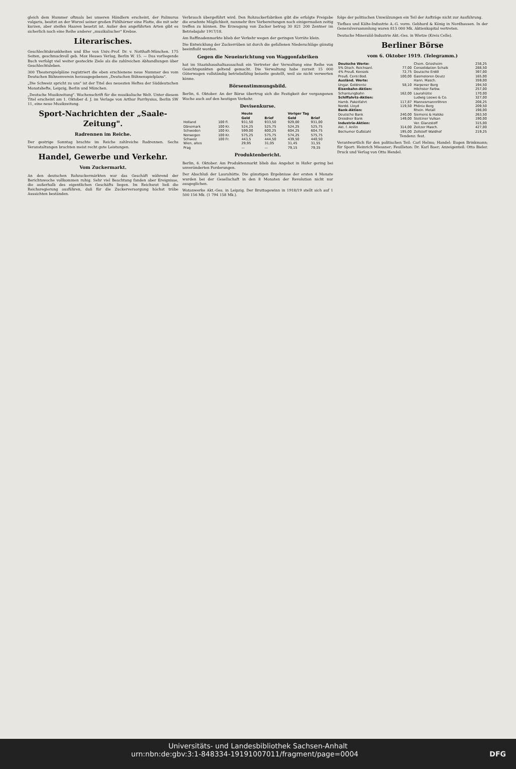gleich dem Hummer oftmals bei unseren Händlern erscheint, der Palinurus vulgaris, besitzt an der Wurzel seiner großen Fühlhörner eine Platte, die mit sehr kurzen, aber steifen Haaren besetzt ist. Außer den angeführten Arten gibt es sicherlich noch eine Reihe anderer „musikalischer" Krebse.
Literarisches.
Geschlechtskrankheiten und Ehe von Univ.-Prof. Dr. v. Notthaft-München. 175 Seiten, geschmackvoll geb. Max Hesses Verlag, Berlin W. 15. — Das vorliegende Buch verfolgt viel weiter gesteckte Ziele als die zahlreichen Abhandlungen über Geschlechtsleben.
300 Theaterspielpläne registriert die eben erschienene neue Nummer des vom Deutschen Bühnenverein herausgegebenen „Deutschen Bühnenspielplans".
„Die Schweiz spricht zu uns" ist der Titel des neuesten Heftes der Süddeutschen Monatshefte, Leipzig, Berlin und München.
„Deutsche Musikzeitung". Wochenschrift für die musikalische Welt. Unter diesem Titel erscheint am 1. Oktober d. J. im Verlage von Arthur Parrhysius, Berlin SW 11, eine neue Musikzeitung.
Sport-Nachrichten der „Saale-Zeitung".
Radrennen im Reiche.
Der gestrige Sonntag brachte im Reiche zahlreiche Radrennen. Sechs Veranstaltungen brachten meist recht gute Leistungen.
Handel, Gewerbe und Verkehr.
Vom Zuckermarkt.
An den deutschen Rohzuckermärkten war das Geschäft während der Berichtswoche vollkommen ruhig. Sehr viel Beachtung fanden aber Ereignisse, die außerhalb des eigentlichen Geschäfts liegen. Im Reichsrat ließ die Reichsregierung ausführen, daß für die Zuckerversorgung höchst trübe Aussichten beständen.
Verbrauch übergeführt wird. Den Rohzuckerfabriken gibt die erfolgte Freigabe die ersehnte Möglichkeit, nunmehr ihre Vorbereitungen noch einigermaßen zeitig treffen zu können. Die Erzeugung von Zucker betrug 30 821 200 Zentner im Betriebsjahr 1917/18.
Am Raffinadenmarkte blieb der Verkehr wegen der geringen Vorräte klein.
Die Entwicklung der Zuckerrüben ist durch die gefallenen Niederschläge günstig beeinflußt worden.
Gegen die Neueinrichtung von Waggonfabriken
hat im Staatshaushaltsausschuß ein Vertreter der Verwaltung eine Reihe von Gesichtspunkten geltend gemacht. Die Verwaltung habe zurzeit 15 000 Güterwagen vollständig betriebsfähig beiseite gestellt, weil sie nicht verwerten könne.
Börsenstimmungsbild.
Berlin, 6. Oktober. An der Börse übertrug sich die Festigkeit der vergangenen Woche auch auf den heutigen Verkehr.
Devisenkurse.
| | | Heute | | Voriger Tag | |
| --- | --- | --- | --- | --- | --- |
| | | Geld | Brief | Geld | Brief |
| Holland | 100 fl. | 931,50 | 933,50 | 929,00 | 931,00 |
| Dänemark | 100 Kr. | 524,25 | 525,75 | 524,25 | 525,75 |
| Schweden | 100 Kr. | 599,00 | 600,25 | 604,25 | 604,75 |
| Norwegen | 100 Kr. | 575,25 | 575,75 | 574,25 | 575,75 |
| Schweiz | 100 Fr. | 443,5 | 444,50 | 439,50 | 440,50 |
| Wien, altes | | 29,95 | 31,05 | 31,45 | 31,55 |
| Prag | | — | — | 79,15 | 79,35 |
Produktenbericht.
Berlin, 6. Oktober. Am Produktenmarkt blieb das Angebot in Hafer gering bei unveränderten Forderungen.
Der Abschluß der Laurahütte. Die günstigen Ergebnisse der ersten 4 Monate wurden bei der Gesellschaft in den 8 Monaten der Revolution nicht nur ausgeglichen.
Wotanwerke Akt.-Ges. in Leipzig. Der Bruttogewinn in 1918/19 stellt sich auf 1 500 156 Mk. (1 794 158 Mk.).
folge der politischen Umwälzungen ein Teil der Aufträge nicht zur Ausführung.
Tiefbau und Kälte-Industrie A.-G. vorm. Gebhard & König in Nordhausen. In der Generalversammlung waren 815 000 Mk. Aktienkapital vertreten.
Deutsche Mineralöl-Industrie Akt.-Ges. in Wietze (Kreis Celle).
Berliner Börse
vom 6. Oktober 1919. (Telegramm.)
| Deutsche Werte: | | Chem. Griesheim | 238,25 |
| 5% Dtsch. Reichsanl. | 77,00 | Consolidation Schalk | 288,50 |
| 4% Preuß. Konsols | 72,75 | Deutsche Erdöl | 397,00 |
| Preuß. Centr.Bod. | 100,00 | Gasmotoren Deutz | 165,00 |
| Ausländ. Werte: | | Hann. Masch. | 359,00 |
| Ungar. Goldrente | 58,10 | Harpener Berg | 194,50 |
| Eisenbahn-Aktien: | | Höchster Farbw. | 257,00 |
| Schantungbahn | 162,00 | Laurahütte | 170,00 |
| Schiffahrts-Aktien: | | Ludwig Loewe & Co. | 327,00 |
| Hamb. Paketfahrt | 117,87 | Mannesmannröhren | 208,25 |
| Nordd. Lloyd | 119,50 | Phönix Berg | 209,50 |
| Bank-Aktien: | | Rhein. Metall | 198,00 |
| Deutsche Bank | 240,00 | Siemens & Halske | 263,50 |
| Dresdner Bank | 149,00 | Stettiner Vulkan | 190,00 |
| Industrie-Aktien: | | Ver. Glanzstoff | 315,00 |
| Akt. f. Anilin | 314,00 | Zeitzer Masch. | 427,00 |
| Bochumer Gußstahl | 195,00 | Zellstoff Waldhof | 219,25 |
Tendenz: fest.
Verantwortlich für den politischen Teil: Carl Helms; Handel: Eugen Brinkmann; für Sport: Heinrich Miessner; Feuilleton: Dr. Karl Baer; Anzeigenteil: Otto Bieler. Druck und Verlag von Otto Hendel.
Universitäts- und Landesbibliothek Sachsen-Anhalt
urn:nbn:de:gbv:3:1-848334-19191007011/fragment/page=0004 DFG